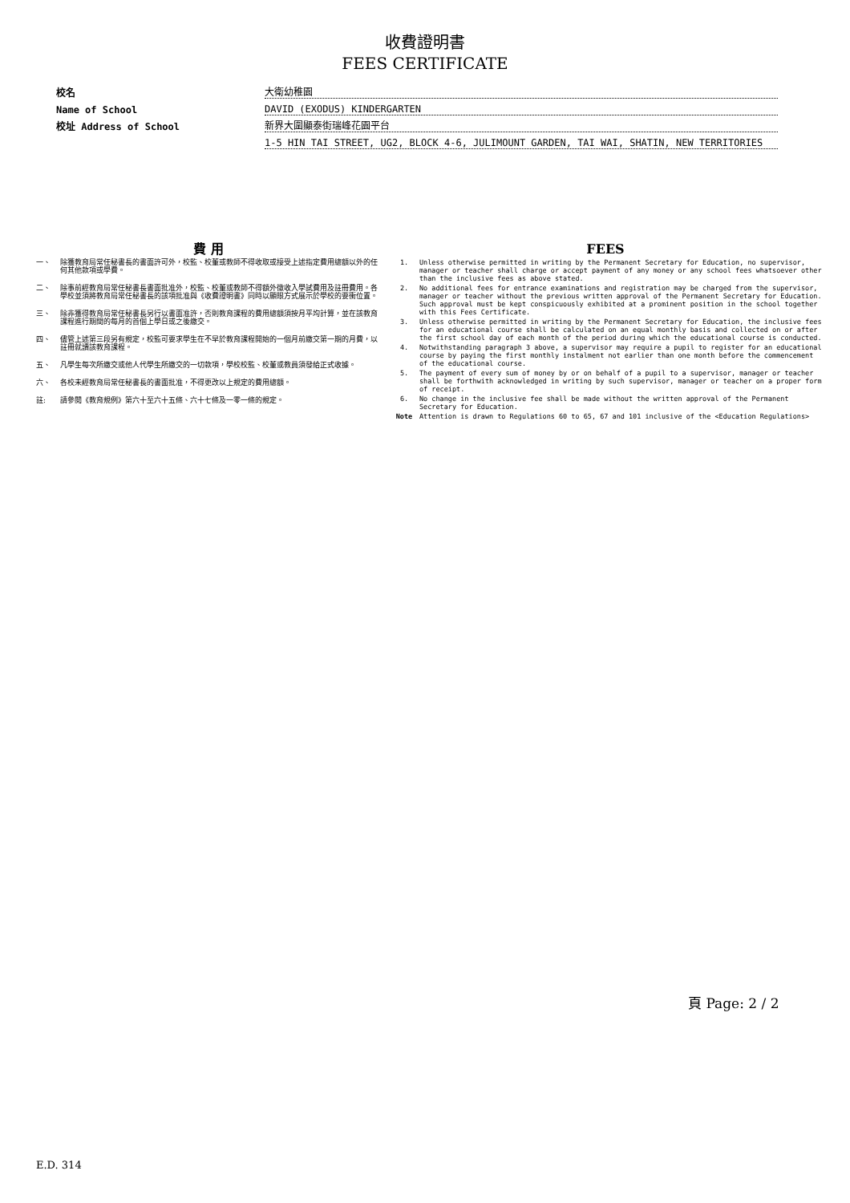收費證明書
FEES CERTIFICATE
校名
大衛幼稚園
Name of School
DAVID (EXODUS) KINDERGARTEN
校址 Address of School
新界大圍顯泰街瑞峰花園平台
1-5 HIN TAI STREET, UG2, BLOCK 4-6, JULIMOUNT GARDEN, TAI WAI, SHATIN, NEW TERRITORIES
費 用
一、 除獲教育局常任秘書長的書面許可外，校監、校董或教師不得收取或接受上述指定費用總額以外的任何其他款項或學費。
二、 除事前經教育局常任秘書長書面批准外，校監、校董或教師不得額外徵收入學試費用及註冊費用。各學校並須將教育局常任秘書長的該項批准與《收費證明書》同時以顯眼方式展示於學校的要衝位置。
三、 除非獲得教育局常任秘書長另行以書面准許，否則教育課程的費用總額須按月平均計算，並在該教育課程進行期間的每月的首個上學日或之後繳交。
四、 儘管上述第三段另有規定，校監可要求學生在不早於教育課程開始的一個月前繳交第一期的月費，以註冊就讀該教育課程。
五、 凡學生每次所繳交或他人代學生所繳交的一切款項，學校校監、校董或教員須發給正式收據。
六、 各校未經教育局常任秘書長的書面批准，不得更改以上規定的費用總額。
註: 請參閱《教育規例》第六十至六十五條、六十七條及一零一條的規定。
FEES
1. Unless otherwise permitted in writing by the Permanent Secretary for Education, no supervisor, manager or teacher shall charge or accept payment of any money or any school fees whatsoever other than the inclusive fees as above stated.
2. No additional fees for entrance examinations and registration may be charged from the supervisor, manager or teacher without the previous written approval of the Permanent Secretary for Education. Such approval must be kept conspicuously exhibited at a prominent position in the school together with this Fees Certificate.
3. Unless otherwise permitted in writing by the Permanent Secretary for Education, the inclusive fees for an educational course shall be calculated on an equal monthly basis and collected on or after the first school day of each month of the period during which the educational course is conducted.
4. Notwithstanding paragraph 3 above, a supervisor may require a pupil to register for an educational course by paying the first monthly instalment not earlier than one month before the commencement of the educational course.
5. The payment of every sum of money by or on behalf of a pupil to a supervisor, manager or teacher shall be forthwith acknowledged in writing by such supervisor, manager or teacher on a proper form of receipt.
6. No change in the inclusive fee shall be made without the written approval of the Permanent Secretary for Education.
Note Attention is drawn to Regulations 60 to 65, 67 and 101 inclusive of the <Education Regulations>
頁 Page: 2 / 2
E.D. 314